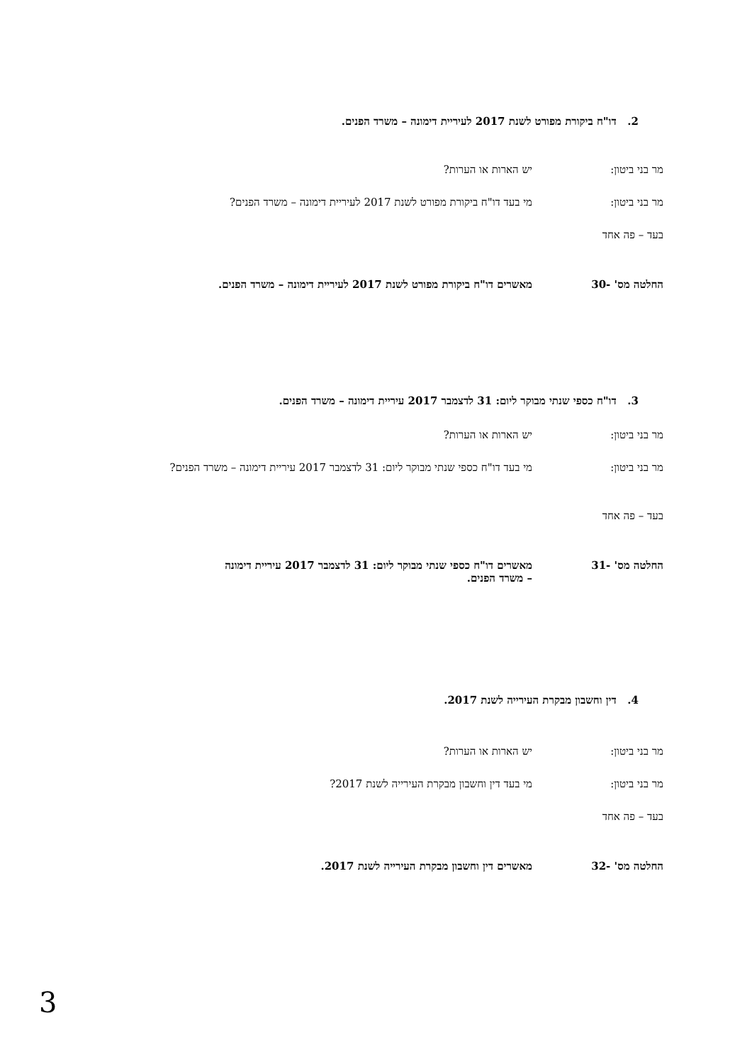2. דו"ח ביקורת מפורט לשנת 2017 לעיריית דימונה – משרד הפנים.
מר בני ביטון: יש הארות או הערות?
מר בני ביטון: מי בעד דו"ח ביקורת מפורט לשנת 2017 לעיריית דימונה – משרד הפנים?
בעד – פה אחד
החלטה מס' -30 מאשרים דו"ח ביקורת מפורט לשנת 2017 לעיריית דימונה – משרד הפנים.
3. דו"ח כספי שנתי מבוקר ליום: 31 לדצמבר 2017 עיריית דימונה – משרד הפנים.
מר בני ביטון: יש הארות או הערות?
מר בני ביטון: מי בעד דו"ח כספי שנתי מבוקר ליום: 31 לדצמבר 2017 עיריית דימונה – משרד הפנים?
בעד – פה אחד
החלטה מס' -31 מאשרים דו"ח כספי שנתי מבוקר ליום: 31 לדצמבר 2017 עיריית דימונה – משרד הפנים.
4. דין וחשבון מבקרת העירייה לשנת 2017.
מר בני ביטון: יש הארות או הערות?
מר בני ביטון: מי בעד דין וחשבון מבקרת העירייה לשנת 2017?
בעד – פה אחד
החלטה מס' -32 מאשרים דין וחשבון מבקרת העירייה לשנת 2017.
3